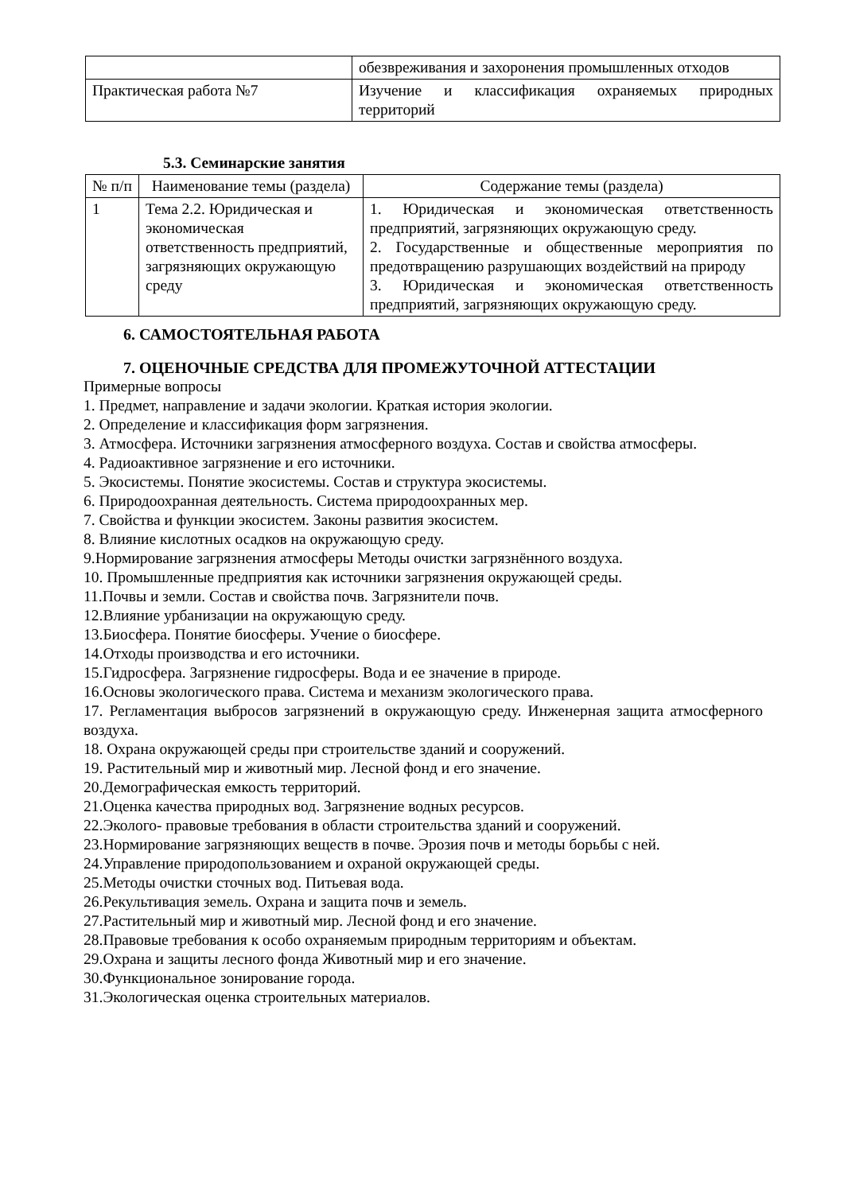| | обезвреживания и захоронения промышленных отходов |
| Практическая работа №7 | Изучение и классификация охраняемых природных территорий |
5.3. Семинарские занятия
| № п/п | Наименование темы (раздела) | Содержание темы (раздела) |
| --- | --- | --- |
| 1 | Тема 2.2. Юридическая и экономическая ответственность предприятий, загрязняющих окружающую среду | 1. Юридическая и экономическая ответственность предприятий, загрязняющих окружающую среду. 2. Государственные и общественные мероприятия по предотвращению разрушающих воздействий на природу 3. Юридическая и экономическая ответственность предприятий, загрязняющих окружающую среду. |
6. САМОСТОЯТЕЛЬНАЯ РАБОТА
7. ОЦЕНОЧНЫЕ СРЕДСТВА ДЛЯ ПРОМЕЖУТОЧНОЙ АТТЕСТАЦИИ
Примерные вопросы
1. Предмет, направление и задачи экологии. Краткая история экологии.
2. Определение и классификация форм загрязнения.
3. Атмосфера. Источники загрязнения атмосферного воздуха. Состав и свойства атмосферы.
4. Радиоактивное загрязнение и его источники.
5. Экосистемы. Понятие экосистемы. Состав и структура экосистемы.
6. Природоохранная деятельность. Система природоохранных мер.
7. Свойства и функции экосистем. Законы развития экосистем.
8. Влияние кислотных осадков на окружающую среду.
9.Нормирование загрязнения атмосферы Методы очистки загрязнённого воздуха.
10. Промышленные предприятия как источники загрязнения окружающей среды.
11.Почвы и земли. Состав и свойства почв. Загрязнители почв.
12.Влияние урбанизации на окружающую среду.
13.Биосфера. Понятие биосферы. Учение о биосфере.
14.Отходы производства и его источники.
15.Гидросфера. Загрязнение гидросферы. Вода и ее значение в природе.
16.Основы экологического права. Система и механизм экологического права.
17. Регламентация выбросов загрязнений в окружающую среду. Инженерная защита атмосферного воздуха.
18. Охрана окружающей среды при строительстве зданий и сооружений.
19. Растительный мир и животный мир. Лесной фонд и его значение.
20.Демографическая емкость территорий.
21.Оценка качества природных вод. Загрязнение водных ресурсов.
22.Эколого- правовые требования в области строительства зданий и сооружений.
23.Нормирование загрязняющих веществ в почве. Эрозия почв и методы борьбы с ней.
24.Управление природопользованием и охраной окружающей среды.
25.Методы очистки сточных вод. Питьевая вода.
26.Рекультивация земель. Охрана и защита почв и земель.
27.Растительный мир и животный мир. Лесной фонд и его значение.
28.Правовые требования к особо охраняемым природным территориям и объектам.
29.Охрана и защиты лесного фонда Животный мир и его значение.
30.Функциональное зонирование города.
31.Экологическая оценка строительных материалов.